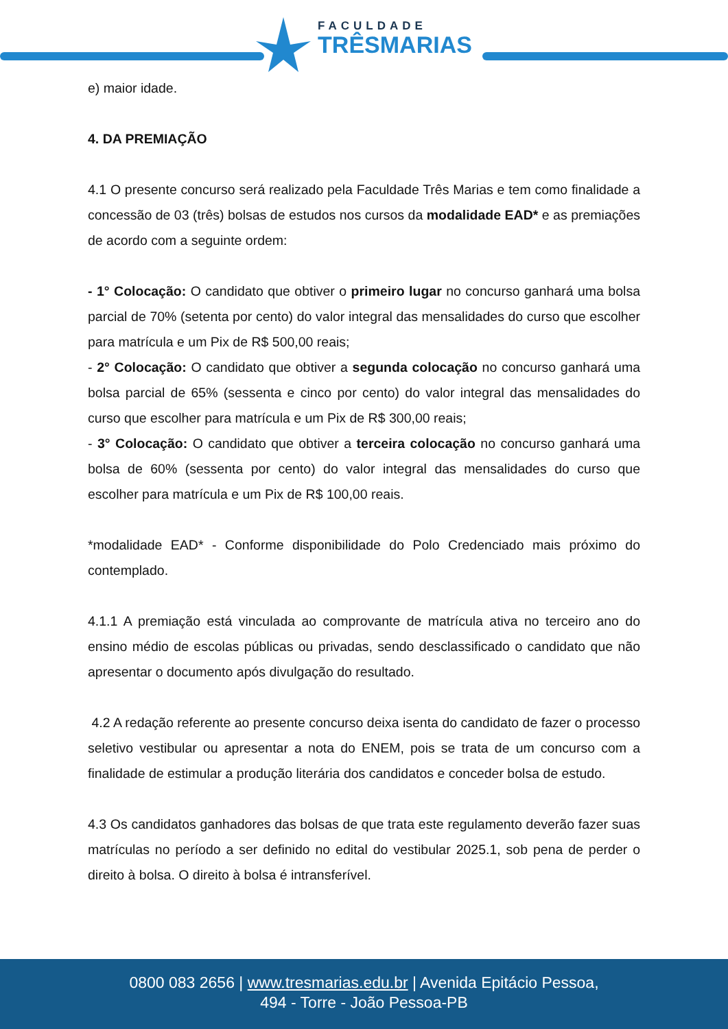FACULDADE
TRÊSMARIAS
e) maior idade.
4. DA PREMIAÇÃO
4.1 O presente concurso será realizado pela Faculdade Três Marias e tem como finalidade a concessão de 03 (três) bolsas de estudos nos cursos da modalidade EAD* e as premiações de acordo com a seguinte ordem:
- 1° Colocação: O candidato que obtiver o primeiro lugar no concurso ganhará uma bolsa parcial de 70% (setenta por cento) do valor integral das mensalidades do curso que escolher para matrícula e um Pix de R$ 500,00 reais;
- 2° Colocação: O candidato que obtiver a segunda colocação no concurso ganhará uma bolsa parcial de 65% (sessenta e cinco por cento) do valor integral das mensalidades do curso que escolher para matrícula e um Pix de R$ 300,00 reais;
- 3° Colocação: O candidato que obtiver a terceira colocação no concurso ganhará uma bolsa de 60% (sessenta por cento) do valor integral das mensalidades do curso que escolher para matrícula e um Pix de R$ 100,00 reais.
*modalidade EAD* - Conforme disponibilidade do Polo Credenciado mais próximo do contemplado.
4.1.1 A premiação está vinculada ao comprovante de matrícula ativa no terceiro ano do ensino médio de escolas públicas ou privadas, sendo desclassificado o candidato que não apresentar o documento após divulgação do resultado.
4.2 A redação referente ao presente concurso deixa isenta do candidato de fazer o processo seletivo vestibular ou apresentar a nota do ENEM, pois se trata de um concurso com a finalidade de estimular a produção literária dos candidatos e conceder bolsa de estudo.
4.3 Os candidatos ganhadores das bolsas de que trata este regulamento deverão fazer suas matrículas no período a ser definido no edital do vestibular 2025.1, sob pena de perder o direito à bolsa. O direito à bolsa é intransferível.
0800 083 2656 | www.tresmarias.edu.br | Avenida Epitácio Pessoa,
494 - Torre - João Pessoa-PB